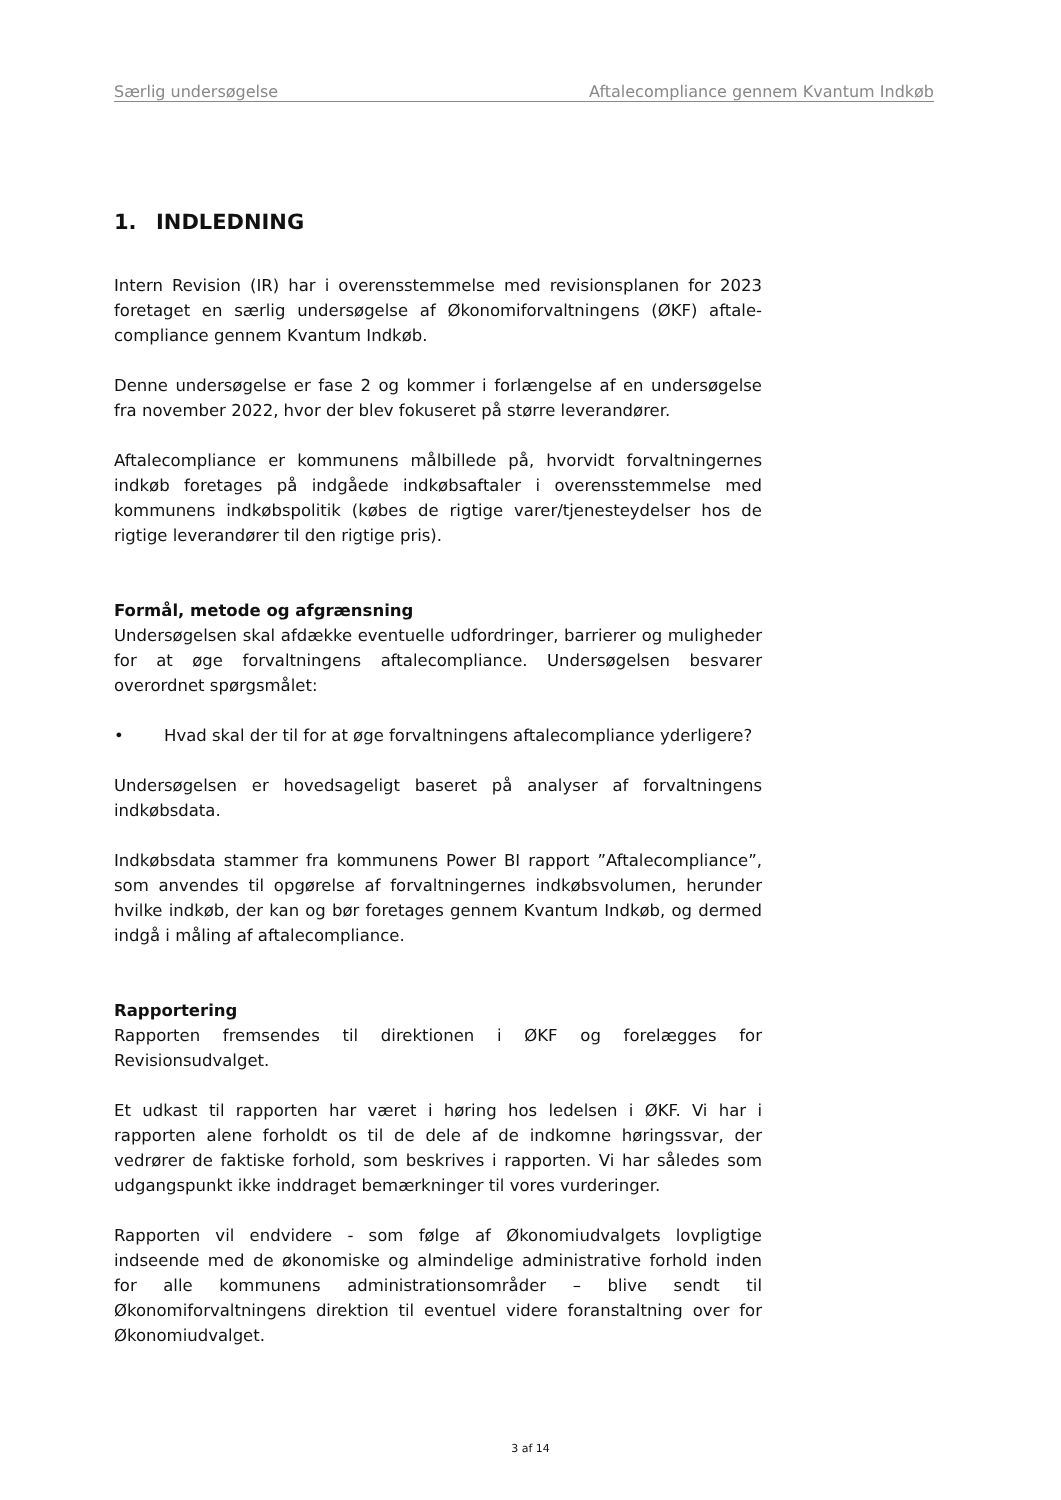Særlig undersøgelse Aftalecompliance gennem Kvantum Indkøb
1. INDLEDNING
Intern Revision (IR) har i overensstemmelse med revisionsplanen for 2023 foretaget en særlig undersøgelse af Økonomiforvaltningens (ØKF) aftale-compliance gennem Kvantum Indkøb.
Denne undersøgelse er fase 2 og kommer i forlængelse af en undersøgelse fra november 2022, hvor der blev fokuseret på større leverandører.
Aftalecompliance er kommunens målbillede på, hvorvidt forvaltningernes indkøb foretages på indgåede indkøbsaftaler i overensstemmelse med kommunens indkøbspolitik (købes de rigtige varer/tjenesteydelser hos de rigtige leverandører til den rigtige pris).
Formål, metode og afgrænsning
Undersøgelsen skal afdække eventuelle udfordringer, barrierer og muligheder for at øge forvaltningens aftalecompliance. Undersøgelsen besvarer overordnet spørgsmålet:
• Hvad skal der til for at øge forvaltningens aftalecompliance yderligere?
Undersøgelsen er hovedsageligt baseret på analyser af forvaltningens indkøbsdata.
Indkøbsdata stammer fra kommunens Power BI rapport ”Aftalecompliance”, som anvendes til opgørelse af forvaltningernes indkøbsvolumen, herunder hvilke indkøb, der kan og bør foretages gennem Kvantum Indkøb, og dermed indgå i måling af aftalecompliance.
Rapportering
Rapporten fremsendes til direktionen i ØKF og forelægges for Revisionsudvalget.
Et udkast til rapporten har været i høring hos ledelsen i ØKF. Vi har i rapporten alene forholdt os til de dele af de indkomne høringssvar, der vedrører de faktiske forhold, som beskrives i rapporten. Vi har således som udgangspunkt ikke inddraget bemærkninger til vores vurderinger.
Rapporten vil endvidere - som følge af Økonomiudvalgets lovpligtige indseende med de økonomiske og almindelige administrative forhold inden for alle kommunens administrationsområder – blive sendt til Økonomiforvaltningens direktion til eventuel videre foranstaltning over for Økonomiudvalget.
3 af 14